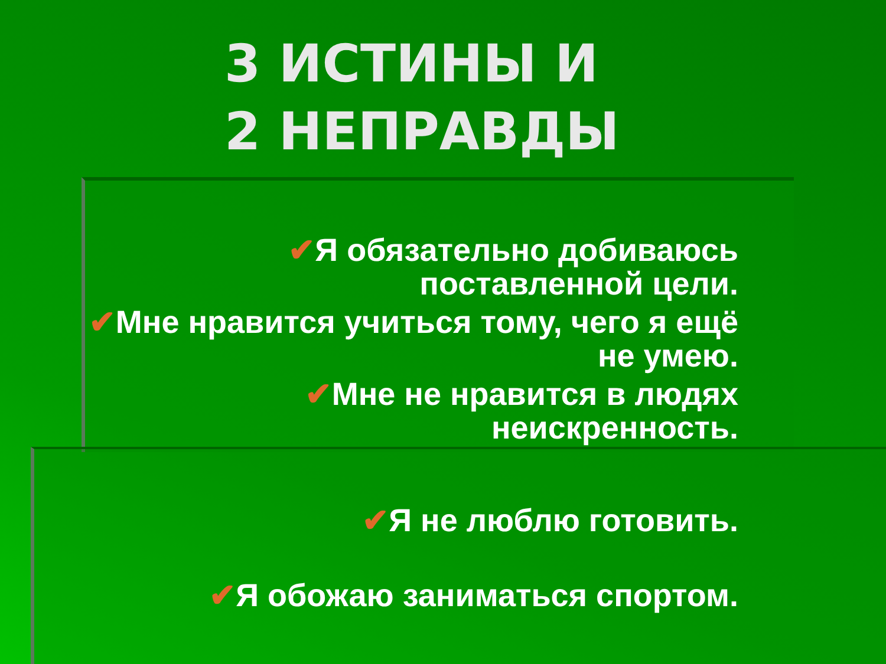3 ИСТИНЫ И
2 НЕПРАВДЫ
✔Я обязательно добиваюсь
поставленной цели.
✔Мне нравится учиться тому, чего я ещё
не умею.
✔Мне не нравится в людях
неискренность.
✔Я не люблю готовить.
✔Я обожаю заниматься спортом.